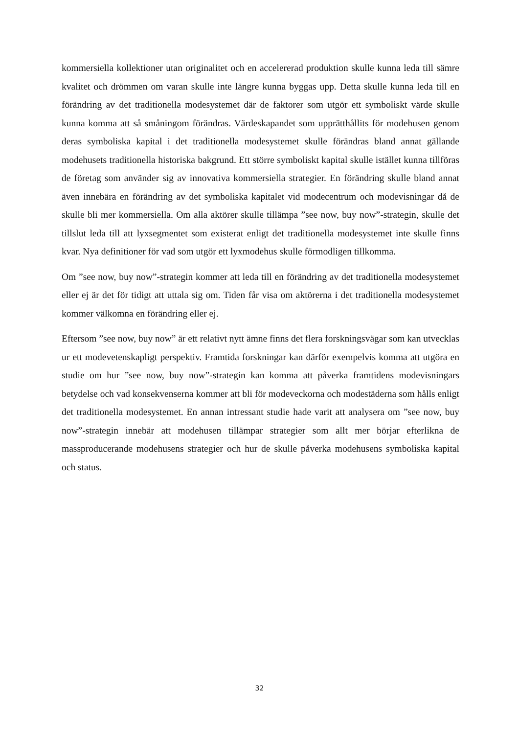kommersiella kollektioner utan originalitet och en accelererad produktion skulle kunna leda till sämre kvalitet och drömmen om varan skulle inte längre kunna byggas upp. Detta skulle kunna leda till en förändring av det traditionella modesystemet där de faktorer som utgör ett symboliskt värde skulle kunna komma att så småningom förändras. Värdeskapandet som upprätthållits för modehusen genom deras symboliska kapital i det traditionella modesystemet skulle förändras bland annat gällande modehusets traditionella historiska bakgrund. Ett större symboliskt kapital skulle istället kunna tillföras de företag som använder sig av innovativa kommersiella strategier. En förändring skulle bland annat även innebära en förändring av det symboliska kapitalet vid modecentrum och modevisningar då de skulle bli mer kommersiella. Om alla aktörer skulle tillämpa ”see now, buy now”-strategin, skulle det tillslut leda till att lyxsegmentet som existerat enligt det traditionella modesystemet inte skulle finns kvar. Nya definitioner för vad som utgör ett lyxmodehus skulle förmodligen tillkomma.
Om ”see now, buy now”-strategin kommer att leda till en förändring av det traditionella modesystemet eller ej är det för tidigt att uttala sig om. Tiden får visa om aktörerna i det traditionella modesystemet kommer välkomna en förändring eller ej.
Eftersom ”see now, buy now” är ett relativt nytt ämne finns det flera forskningsvägar som kan utvecklas ur ett modevetenskapligt perspektiv. Framtida forskningar kan därför exempelvis komma att utgöra en studie om hur ”see now, buy now”-strategin kan komma att påverka framtidens modevisningars betydelse och vad konsekvenserna kommer att bli för modeveckorna och modestäderna som hålls enligt det traditionella modesystemet. En annan intressant studie hade varit att analysera om ”see now, buy now”-strategin innebär att modehusen tillämpar strategier som allt mer börjar efterlikna de massproducerande modehusens strategier och hur de skulle påverka modehusens symboliska kapital och status.
32